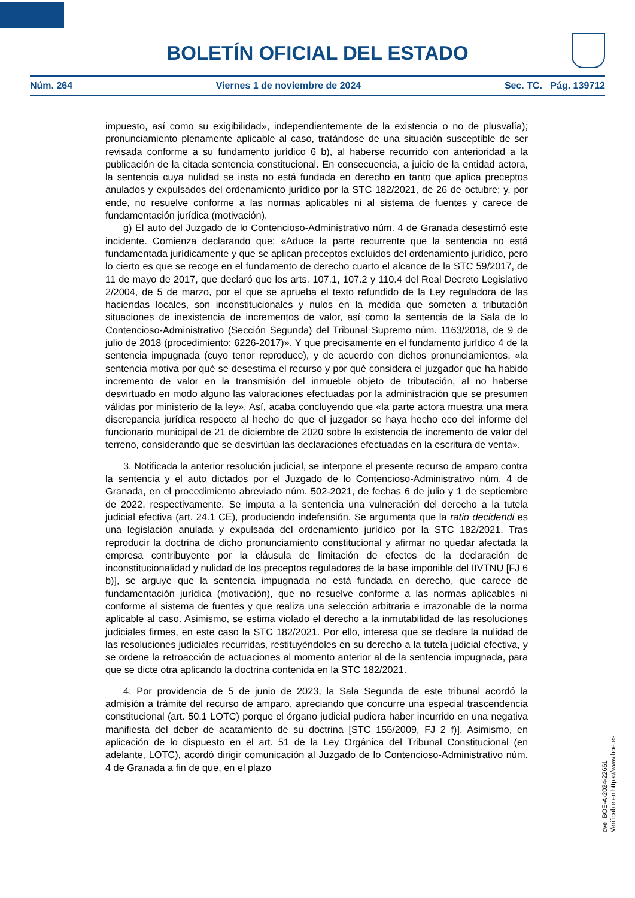BOLETÍN OFICIAL DEL ESTADO
Núm. 264 Viernes 1 de noviembre de 2024 Sec. TC. Pág. 139712
impuesto, así como su exigibilidad», independientemente de la existencia o no de plusvalía); pronunciamiento plenamente aplicable al caso, tratándose de una situación susceptible de ser revisada conforme a su fundamento jurídico 6 b), al haberse recurrido con anterioridad a la publicación de la citada sentencia constitucional. En consecuencia, a juicio de la entidad actora, la sentencia cuya nulidad se insta no está fundada en derecho en tanto que aplica preceptos anulados y expulsados del ordenamiento jurídico por la STC 182/2021, de 26 de octubre; y, por ende, no resuelve conforme a las normas aplicables ni al sistema de fuentes y carece de fundamentación jurídica (motivación).
g) El auto del Juzgado de lo Contencioso-Administrativo núm. 4 de Granada desestimó este incidente. Comienza declarando que: «Aduce la parte recurrente que la sentencia no está fundamentada jurídicamente y que se aplican preceptos excluidos del ordenamiento jurídico, pero lo cierto es que se recoge en el fundamento de derecho cuarto el alcance de la STC 59/2017, de 11 de mayo de 2017, que declaró que los arts. 107.1, 107.2 y 110.4 del Real Decreto Legislativo 2/2004, de 5 de marzo, por el que se aprueba el texto refundido de la Ley reguladora de las haciendas locales, son inconstitucionales y nulos en la medida que someten a tributación situaciones de inexistencia de incrementos de valor, así como la sentencia de la Sala de lo Contencioso-Administrativo (Sección Segunda) del Tribunal Supremo núm. 1163/2018, de 9 de julio de 2018 (procedimiento: 6226-2017)». Y que precisamente en el fundamento jurídico 4 de la sentencia impugnada (cuyo tenor reproduce), y de acuerdo con dichos pronunciamientos, «la sentencia motiva por qué se desestima el recurso y por qué considera el juzgador que ha habido incremento de valor en la transmisión del inmueble objeto de tributación, al no haberse desvirtuado en modo alguno las valoraciones efectuadas por la administración que se presumen válidas por ministerio de la ley». Así, acaba concluyendo que «la parte actora muestra una mera discrepancia jurídica respecto al hecho de que el juzgador se haya hecho eco del informe del funcionario municipal de 21 de diciembre de 2020 sobre la existencia de incremento de valor del terreno, considerando que se desvirtúan las declaraciones efectuadas en la escritura de venta».
3. Notificada la anterior resolución judicial, se interpone el presente recurso de amparo contra la sentencia y el auto dictados por el Juzgado de lo Contencioso-Administrativo núm. 4 de Granada, en el procedimiento abreviado núm. 502-2021, de fechas 6 de julio y 1 de septiembre de 2022, respectivamente. Se imputa a la sentencia una vulneración del derecho a la tutela judicial efectiva (art. 24.1 CE), produciendo indefensión. Se argumenta que la ratio decidendi es una legislación anulada y expulsada del ordenamiento jurídico por la STC 182/2021. Tras reproducir la doctrina de dicho pronunciamiento constitucional y afirmar no quedar afectada la empresa contribuyente por la cláusula de limitación de efectos de la declaración de inconstitucionalidad y nulidad de los preceptos reguladores de la base imponible del IIVTNU [FJ 6 b)], se arguye que la sentencia impugnada no está fundada en derecho, que carece de fundamentación jurídica (motivación), que no resuelve conforme a las normas aplicables ni conforme al sistema de fuentes y que realiza una selección arbitraria e irrazonable de la norma aplicable al caso. Asimismo, se estima violado el derecho a la inmutabilidad de las resoluciones judiciales firmes, en este caso la STC 182/2021. Por ello, interesa que se declare la nulidad de las resoluciones judiciales recurridas, restituyéndoles en su derecho a la tutela judicial efectiva, y se ordene la retroacción de actuaciones al momento anterior al de la sentencia impugnada, para que se dicte otra aplicando la doctrina contenida en la STC 182/2021.
4. Por providencia de 5 de junio de 2023, la Sala Segunda de este tribunal acordó la admisión a trámite del recurso de amparo, apreciando que concurre una especial trascendencia constitucional (art. 50.1 LOTC) porque el órgano judicial pudiera haber incurrido en una negativa manifiesta del deber de acatamiento de su doctrina [STC 155/2009, FJ 2 f)]. Asimismo, en aplicación de lo dispuesto en el art. 51 de la Ley Orgánica del Tribunal Constitucional (en adelante, LOTC), acordó dirigir comunicación al Juzgado de lo Contencioso-Administrativo núm. 4 de Granada a fin de que, en el plazo
cve: BOE-A-2024-22661
Verificable en https://www.boe.es